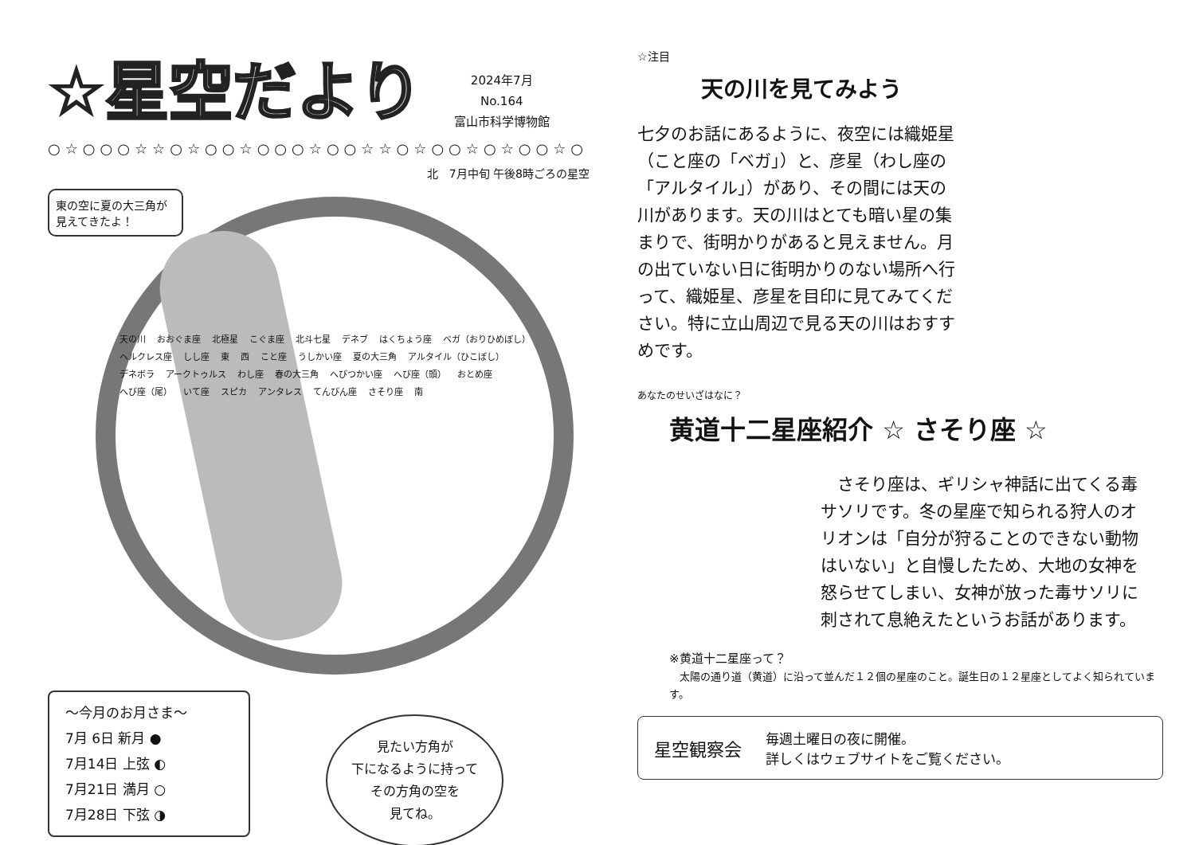☆星空だより
2024年7月
No.164
富山市科学博物館
○☆○○○☆☆○☆○○☆○○○☆○○☆☆○☆○○☆○☆○○☆○
北　7月中旬 午後8時ごろの星空
東の空に夏の大三角が見えてきたよ！
天の川 おおぐま座 北極星 こぐま座 北斗七星 デネブ はくちょう座 ベガ（おりひめぼし） ヘルクレス座 しし座 東 西 こと座 うしかい座 夏の大三角 アルタイル（ひこぼし） デネボラ アークトゥルス わし座 春の大三角 へびつかい座 へび座（頭） おとめ座 へび座（尾） いて座 スピカ アンタレス てんびん座 さそり座 南
〜今月のお月さま〜
7月 6日 新月 ●
7月14日 上弦 ◐
7月21日 満月 ○
7月28日 下弦 ◑
見たい方角が
下になるように持って
その方角の空を
見てね。
☆注目
天の川を見てみよう
七夕のお話にあるように、夜空には織姫星（こと座の「ベガ」）と、彦星（わし座の「アルタイル」）があり、その間には天の川があります。天の川はとても暗い星の集まりで、街明かりがあると見えません。月の出ていない日に街明かりのない場所へ行って、織姫星、彦星を目印に見てみてください。特に立山周辺で見る天の川はおすすめです。
あなたのせいざはなに？
黄道十二星座紹介 ☆ さそり座 ☆
　さそり座は、ギリシャ神話に出てくる毒サソリです。冬の星座で知られる狩人のオリオンは「自分が狩ることのできない動物はいない」と自慢したため、大地の女神を怒らせてしまい、女神が放った毒サソリに刺されて息絶えたというお話があります。
※黄道十二星座って？
　太陽の通り道（黄道）に沿って並んだ１２個の星座のこと。誕生日の１２星座としてよく知られています。
星空観察会
毎週土曜日の夜に開催。
詳しくはウェブサイトをご覧ください。